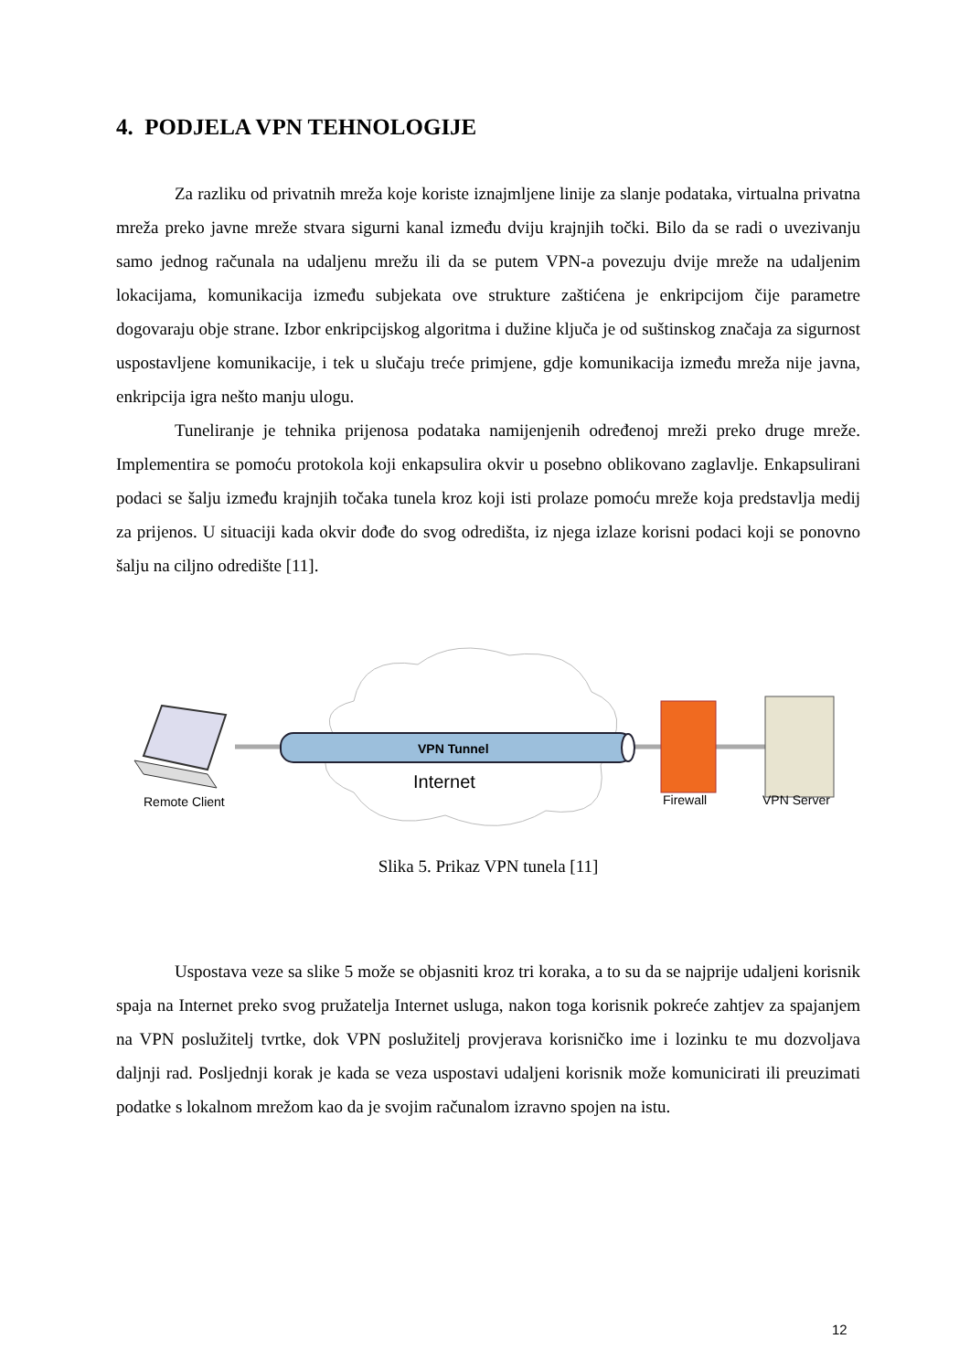4. PODJELA VPN TEHNOLOGIJE
Za razliku od privatnih mreža koje koriste iznajmljene linije za slanje podataka, virtualna privatna mreža preko javne mreže stvara sigurni kanal između dviju krajnjih točki. Bilo da se radi o uvezivanju samo jednog računala na udaljenu mrežu ili da se putem VPN-a povezuju dvije mreže na udaljenim lokacijama, komunikacija između subjekata ove strukture zaštićena je enkripcijom čije parametre dogovaraju obje strane. Izbor enkripcijskog algoritma i dužine ključa je od suštinskog značaja za sigurnost uspostavljene komunikacije, i tek u slučaju treće primjene, gdje komunikacija između mreža nije javna, enkripcija igra nešto manju ulogu.
Tuneliranje je tehnika prijenosa podataka namijenjenih određenoj mreži preko druge mreže. Implementira se pomoću protokola koji enkapsulira okvir u posebno oblikovano zaglavlje. Enkapsulirani podaci se šalju između krajnjih točaka tunela kroz koji isti prolaze pomoću mreže koja predstavlja medij za prijenos. U situaciji kada okvir dođe do svog odredišta, iz njega izlaze korisni podaci koji se ponovno šalju na ciljno odredište [11].
VPN Tunnel
Internet
Remote Client
Firewall
VPN Server
Slika 5. Prikaz VPN tunela [11]
Uspostava veze sa slike 5 može se objasniti kroz tri koraka, a to su da se najprije udaljeni korisnik spaja na Internet preko svog pružatelja Internet usluga, nakon toga korisnik pokreće zahtjev za spajanjem na VPN poslužitelj tvrtke, dok VPN poslužitelj provjerava korisničko ime i lozinku te mu dozvoljava daljnji rad. Posljednji korak je kada se veza uspostavi udaljeni korisnik može komunicirati ili preuzimati podatke s lokalnom mrežom kao da je svojim računalom izravno spojen na istu.
12